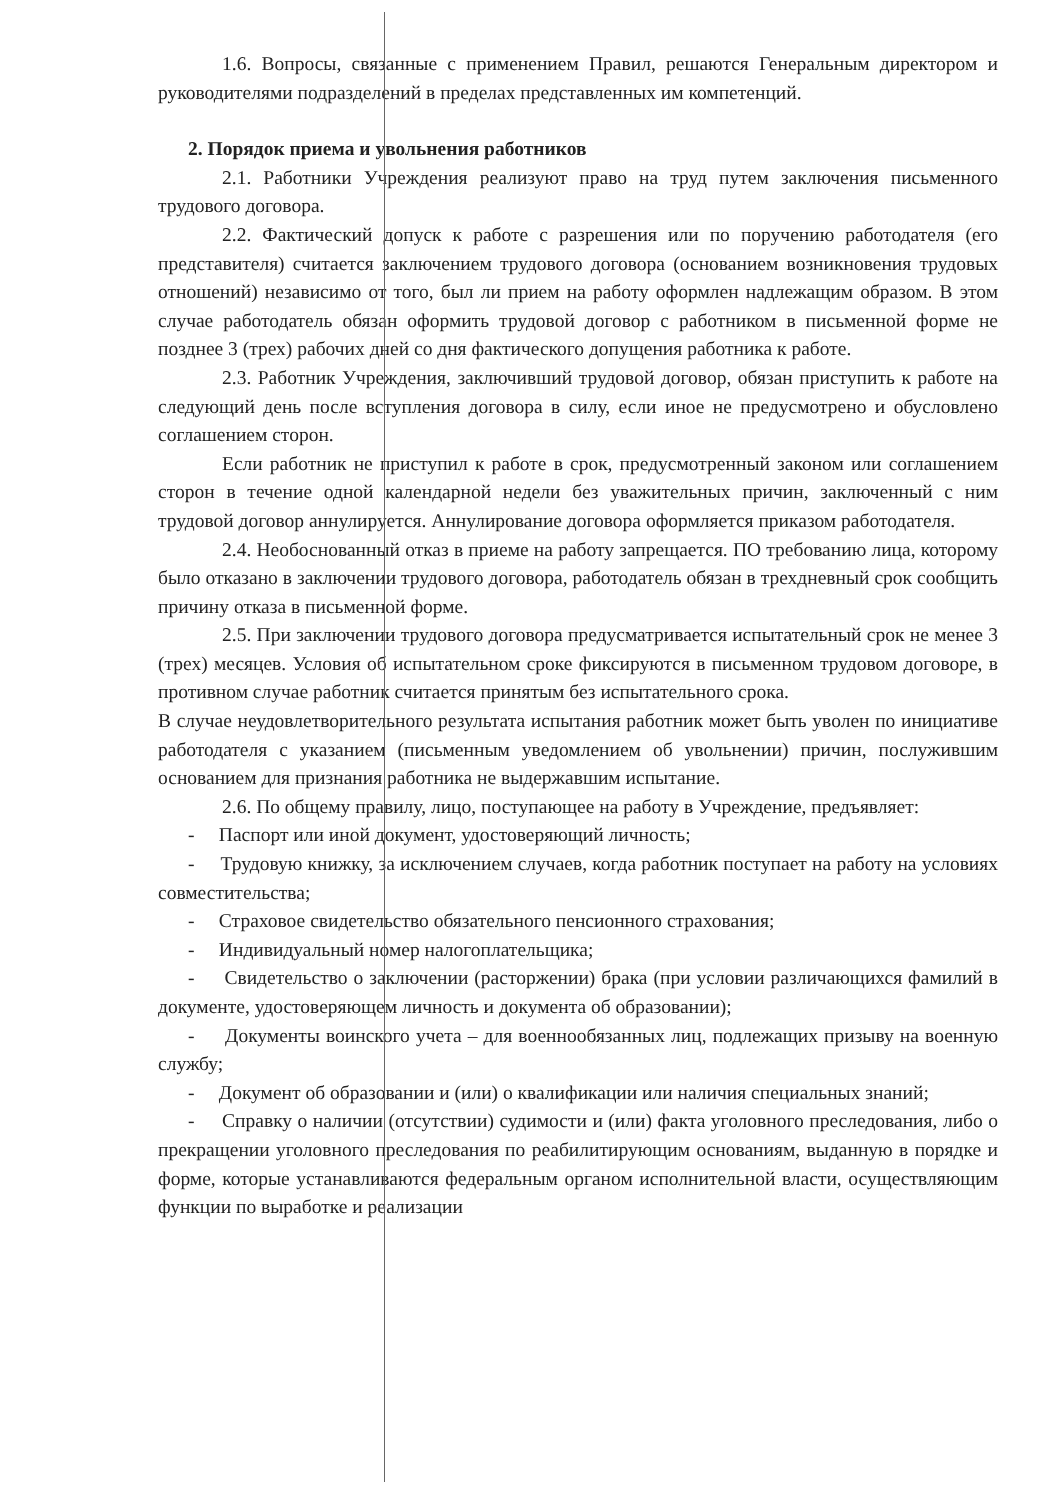1.6. Вопросы, связанные с применением Правил, решаются Генеральным директором и руководителями подразделений в пределах представленных им компетенций.
2. Порядок приема и увольнения работников
2.1. Работники Учреждения реализуют право на труд путем заключения письменного трудового договора.
2.2. Фактический допуск к работе с разрешения или по поручению работодателя (его представителя) считается заключением трудового договора (основанием возникновения трудовых отношений) независимо от того, был ли прием на работу оформлен надлежащим образом. В этом случае работодатель обязан оформить трудовой договор с работником в письменной форме не позднее 3 (трех) рабочих дней со дня фактического допущения работника к работе.
2.3. Работник Учреждения, заключивший трудовой договор, обязан приступить к работе на следующий день после вступления договора в силу, если иное не предусмотрено и обусловлено соглашением сторон.
Если работник не приступил к работе в срок, предусмотренный законом или соглашением сторон в течение одной календарной недели без уважительных причин, заключенный с ним трудовой договор аннулируется. Аннулирование договора оформляется приказом работодателя.
2.4. Необоснованный отказ в приеме на работу запрещается. ПО требованию лица, которому было отказано в заключении трудового договора, работодатель обязан в трехдневный срок сообщить причину отказа в письменной форме.
2.5. При заключении трудового договора предусматривается испытательный срок не менее 3 (трех) месяцев. Условия об испытательном сроке фиксируются в письменном трудовом договоре, в противном случае работник считается принятым без испытательного срока.
В случае неудовлетворительного результата испытания работник может быть уволен по инициативе работодателя с указанием (письменным уведомлением об увольнении) причин, послужившим основанием для признания работника не выдержавшим испытание.
2.6. По общему правилу, лицо, поступающее на работу в Учреждение, предъявляет:
- Паспорт или иной документ, удостоверяющий личность;
- Трудовую книжку, за исключением случаев, когда работник поступает на работу на условиях совместительства;
- Страховое свидетельство обязательного пенсионного страхования;
- Индивидуальный номер налогоплательщика;
- Свидетельство о заключении (расторжении) брака (при условии различающихся фамилий в документе, удостоверяющем личность и документа об образовании);
- Документы воинского учета – для военнообязанных лиц, подлежащих призыву на военную службу;
- Документ об образовании и (или) о квалификации или наличия специальных знаний;
- Справку о наличии (отсутствии) судимости и (или) факта уголовного преследования, либо о прекращении уголовного преследования по реабилитирующим основаниям, выданную в порядке и форме, которые устанавливаются федеральным органом исполнительной власти, осуществляющим функции по выработке и реализации